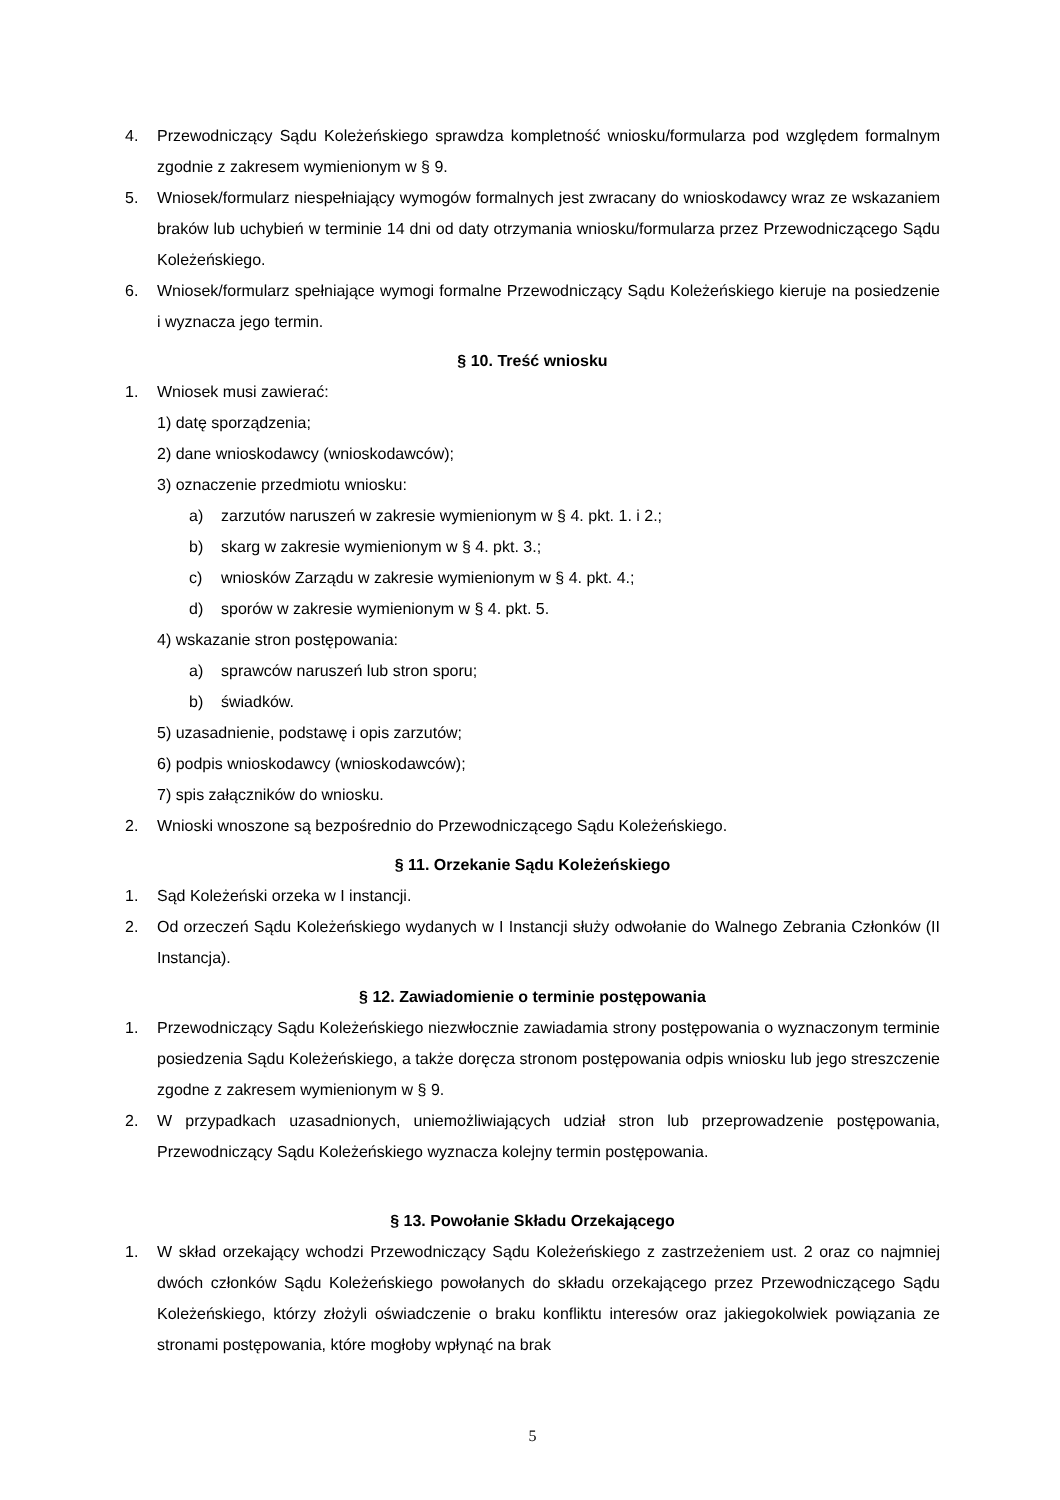4. Przewodniczący Sądu Koleżeńskiego sprawdza kompletność wniosku/formularza pod względem formalnym zgodnie z zakresem wymienionym w § 9.
5. Wniosek/formularz niespełniający wymogów formalnych jest zwracany do wnioskodawcy wraz ze wskazaniem braków lub uchybień w terminie 14 dni od daty otrzymania wniosku/formularza przez Przewodniczącego Sądu Koleżeńskiego.
6. Wniosek/formularz spełniające wymogi formalne Przewodniczący Sądu Koleżeńskiego kieruje na posiedzenie i wyznacza jego termin.
§ 10. Treść wniosku
1. Wniosek musi zawierać:
1) datę sporządzenia;
2) dane wnioskodawcy (wnioskodawców);
3) oznaczenie przedmiotu wniosku:
a) zarzutów naruszeń w zakresie wymienionym w § 4. pkt. 1. i 2.;
b) skarg w zakresie wymienionym w § 4. pkt. 3.;
c) wniosków Zarządu w zakresie wymienionym w § 4. pkt. 4.;
d) sporów w zakresie wymienionym w § 4. pkt. 5.
4) wskazanie stron postępowania:
a) sprawców naruszeń lub stron sporu;
b) świadków.
5) uzasadnienie, podstawę i opis zarzutów;
6) podpis wnioskodawcy (wnioskodawców);
7) spis załączników do wniosku.
2. Wnioski wnoszone są bezpośrednio do Przewodniczącego Sądu Koleżeńskiego.
§ 11. Orzekanie Sądu Koleżeńskiego
1. Sąd Koleżeński orzeka w I instancji.
2. Od orzeczeń Sądu Koleżeńskiego wydanych w I Instancji służy odwołanie do Walnego Zebrania Członków (II Instancja).
§ 12. Zawiadomienie o terminie postępowania
1. Przewodniczący Sądu Koleżeńskiego niezwłocznie zawiadamia strony postępowania o wyznaczonym terminie posiedzenia Sądu Koleżeńskiego, a także doręcza stronom postępowania odpis wniosku lub jego streszczenie zgodne z zakresem wymienionym w § 9.
2. W przypadkach uzasadnionych, uniemożliwiających udział stron lub przeprowadzenie postępowania, Przewodniczący Sądu Koleżeńskiego wyznacza kolejny termin postępowania.
§ 13. Powołanie Składu Orzekającego
1. W skład orzekający wchodzi Przewodniczący Sądu Koleżeńskiego z zastrzeżeniem ust. 2 oraz co najmniej dwóch członków Sądu Koleżeńskiego powołanych do składu orzekającego przez Przewodniczącego Sądu Koleżeńskiego, którzy złożyli oświadczenie o braku konfliktu interesów oraz jakiegokolwiek powiązania ze stronami postępowania, które mogłoby wpłynąć na brak
5